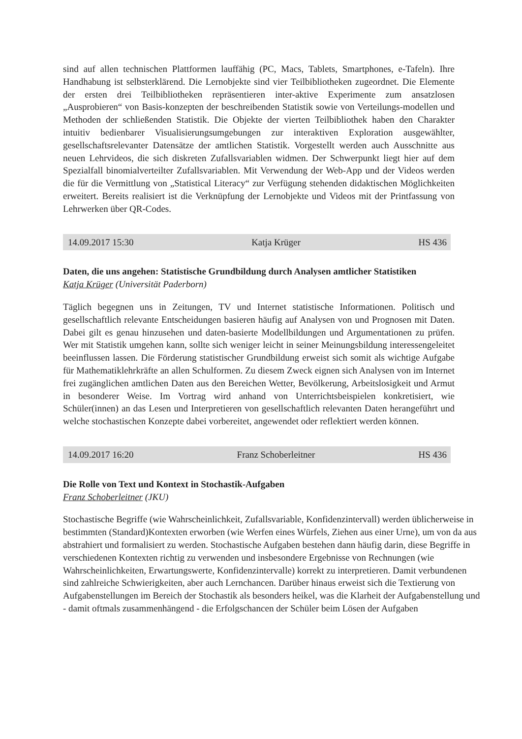sind auf allen technischen Plattformen lauffähig (PC, Macs, Tablets, Smartphones, e-Tafeln). Ihre Handhabung ist selbsterklärend. Die Lernobjekte sind vier Teilbibliotheken zugeordnet. Die Elemente der ersten drei Teilbibliotheken repräsentieren inter-aktive Experimente zum ansatzlosen „Ausprobieren“ von Basis-konzepten der beschreibenden Statistik sowie von Verteilungs-modellen und Methoden der schließenden Statistik. Die Objekte der vierten Teilbibliothek haben den Charakter intuitiv bedienbarer Visualisierungsumgebungen zur interaktiven Exploration ausgewählter, gesellschaftsrelevanter Datensätze der amtlichen Statistik. Vorgestellt werden auch Ausschnitte aus neuen Lehrvideos, die sich diskreten Zufallsvariablen widmen. Der Schwerpunkt liegt hier auf dem Spezialfall binomialverteilter Zufallsvariablen. Mit Verwendung der Web-App und der Videos werden die für die Vermittlung von „Statistical Literacy“ zur Verfügung stehenden didaktischen Möglichkeiten erweitert. Bereits realisiert ist die Verknüpfung der Lernobjekte und Videos mit der Printfassung von Lehrwerken über QR-Codes.
14.09.2017 15:30 Katja Krüger HS 436
Daten, die uns angehen: Statistische Grundbildung durch Analysen amtlicher Statistiken
Katja Krüger (Universität Paderborn)
Täglich begegnen uns in Zeitungen, TV und Internet statistische Informationen. Politisch und gesellschaftlich relevante Entscheidungen basieren häufig auf Analysen von und Prognosen mit Daten. Dabei gilt es genau hinzusehen und daten-basierte Modellbildungen und Argumentationen zu prüfen. Wer mit Statistik umgehen kann, sollte sich weniger leicht in seiner Meinungsbildung interessengeleitet beeinflussen lassen. Die Förderung statistischer Grundbildung erweist sich somit als wichtige Aufgabe für Mathematiklehrkräfte an allen Schulformen. Zu diesem Zweck eignen sich Analysen von im Internet frei zugänglichen amtlichen Daten aus den Bereichen Wetter, Bevölkerung, Arbeitslosigkeit und Armut in besonderer Weise. Im Vortrag wird anhand von Unterrichtsbeispielen konkretisiert, wie Schüler(innen) an das Lesen und Interpretieren von gesellschaftlich relevanten Daten herangeführt und welche stochastischen Konzepte dabei vorbereitet, angewendet oder reflektiert werden können.
14.09.2017 16:20 Franz Schoberleitner HS 436
Die Rolle von Text und Kontext in Stochastik-Aufgaben
Franz Schoberleitner (JKU)
Stochastische Begriffe (wie Wahrscheinlichkeit, Zufallsvariable, Konfidenzintervall) werden üblicherweise in bestimmten (Standard)Kontexten erworben (wie Werfen eines Würfels, Ziehen aus einer Urne), um von da aus abstrahiert und formalisiert zu werden. Stochastische Aufgaben bestehen dann häufig darin, diese Begriffe in verschiedenen Kontexten richtig zu verwenden und insbesondere Ergebnisse von Rechnungen (wie Wahrscheinlichkeiten, Erwartungswerte, Konfidenzintervalle) korrekt zu interpretieren. Damit verbundenen sind zahlreiche Schwierigkeiten, aber auch Lernchancen. Darüber hinaus erweist sich die Textierung von Aufgabenstellungen im Bereich der Stochastik als besonders heikel, was die Klarheit der Aufgabenstellung und - damit oftmals zusammenhängend - die Erfolgschancen der Schüler beim Lösen der Aufgaben